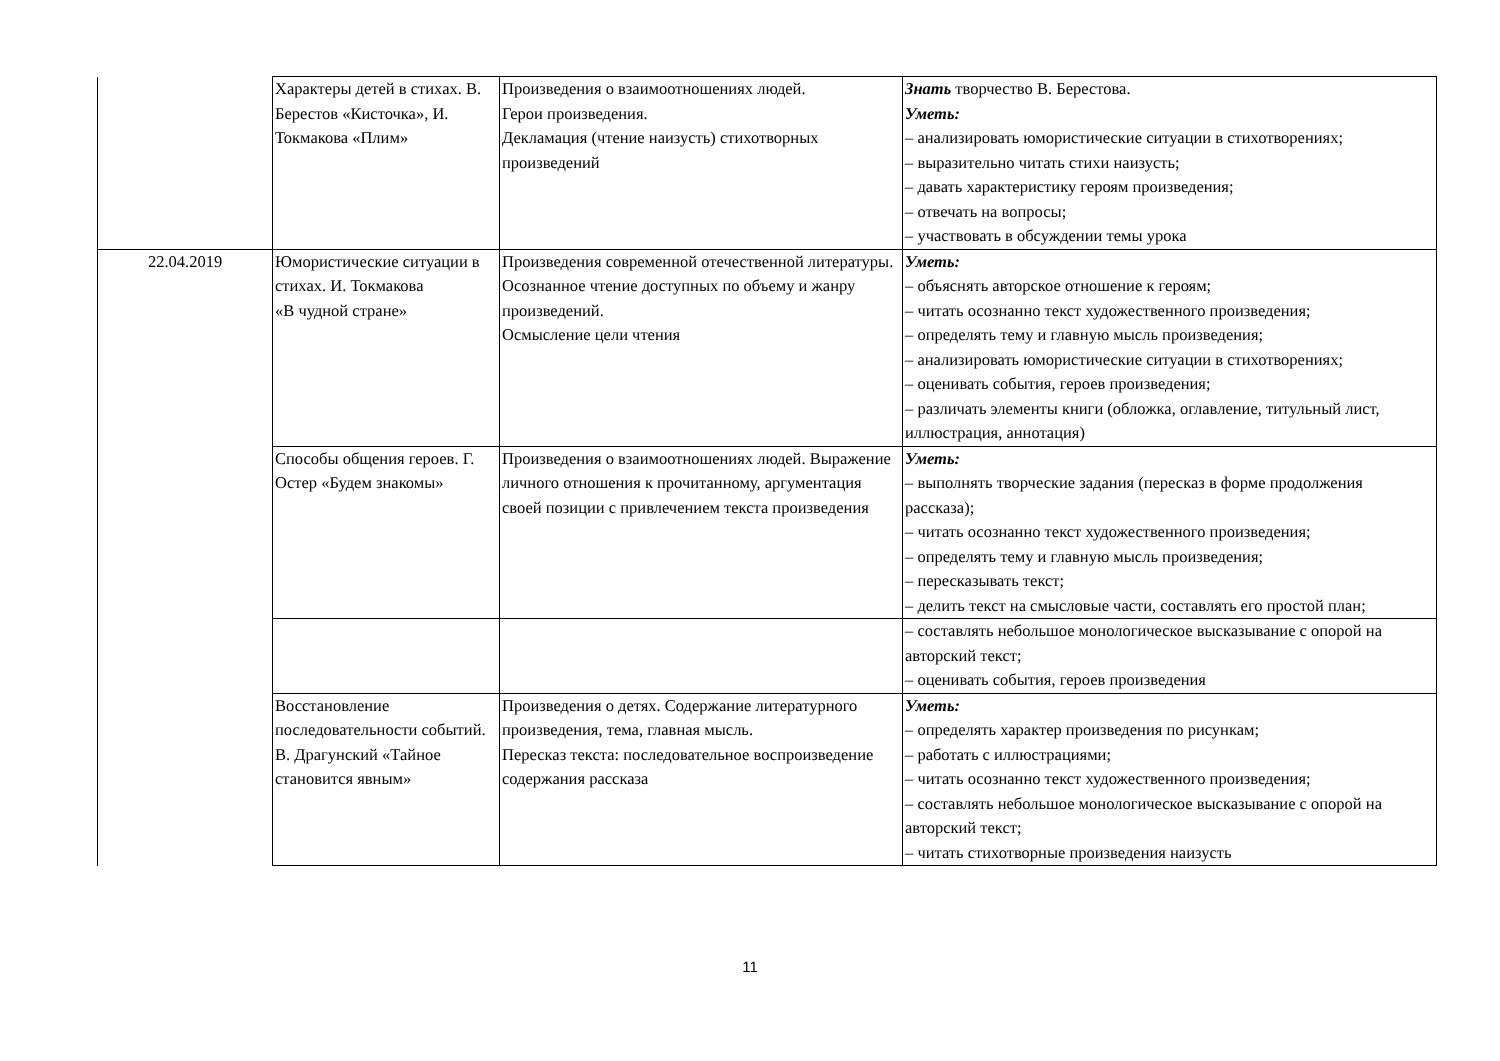| | Характеры детей в стихах. В. Берестов «Кисточка», И. Токмакова «Плим» | Произведения о взаимоотношениях людей. Герои произведения. Декламация (чтение наизусть) стихотворных произведений | Знать творчество В. Берестова. Уметь: – анализировать юмористические ситуации в стихотворениях; – выразительно читать стихи наизусть; – давать характеристику героям произведения; – отвечать на вопросы; – участвовать в обсуждении темы урока |
| 22.04.2019 | Юмористические ситуации в стихах. И. Токмакова «В чудной стране» | Произведения современной отечественной литературы. Осознанное чтение доступных по объему и жанру произведений. Осмысление цели чтения | Уметь: – объяснять авторское отношение к героям; – читать осознанно текст художественного произведения; – определять тему и главную мысль произведения; – анализировать юмористические ситуации в стихотворениях; – оценивать события, героев произведения; – различать элементы книги (обложка, оглавление, титульный лист, иллюстрация, аннотация) |
| | Способы общения героев. Г. Остер «Будем знакомы» | Произведения о взаимоотношениях людей. Выражение личного отношения к прочитанному, аргументация своей позиции с привлечением текста произведения | Уметь: – выполнять творческие задания (пересказ в форме продолжения рассказа); – читать осознанно текст художественного произведения; – определять тему и главную мысль произведения; – пересказывать текст; – делить текст на смысловые части, составлять его простой план; |
| | | | – составлять небольшое монологическое высказывание с опорой на авторский текст; – оценивать события, героев произведения |
| | Восстановление последовательности событий. В. Драгунский «Тайное становится явным» | Произведения о детях. Содержание литературного произведения, тема, главная мысль. Пересказ текста: последовательное воспроизведение содержания рассказа | Уметь: – определять характер произведения по рисункам; – работать с иллюстрациями; – читать осознанно текст художественного произведения; – составлять небольшое монологическое высказывание с опорой на авторский текст; – читать стихотворные произведения наизусть |
11